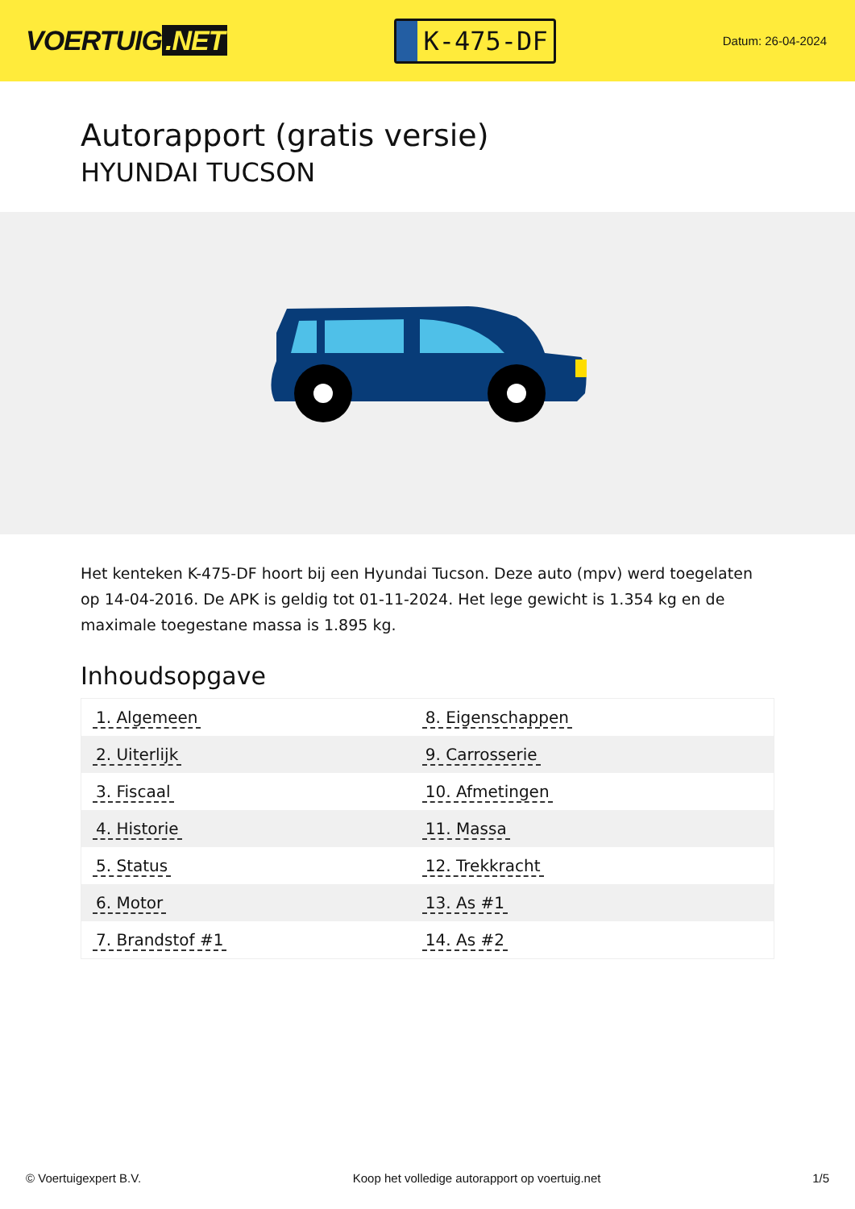VOERTUIG.NET
K-475-DF
Datum: 26-04-2024
Autorapport (gratis versie)
HYUNDAI TUCSON
Het kenteken K-475-DF hoort bij een Hyundai Tucson. Deze auto (mpv) werd toegelaten op 14-04-2016. De APK is geldig tot 01-11-2024. Het lege gewicht is 1.354 kg en de maximale toegestane massa is 1.895 kg.
Inhoudsopgave
| 1. Algemeen | 8. Eigenschappen |
| 2. Uiterlijk | 9. Carrosserie |
| 3. Fiscaal | 10. Afmetingen |
| 4. Historie | 11. Massa |
| 5. Status | 12. Trekkracht |
| 6. Motor | 13. As #1 |
| 7. Brandstof #1 | 14. As #2 |
© Voertuigexpert B.V. Koop het volledige autorapport op voertuig.net 1/5